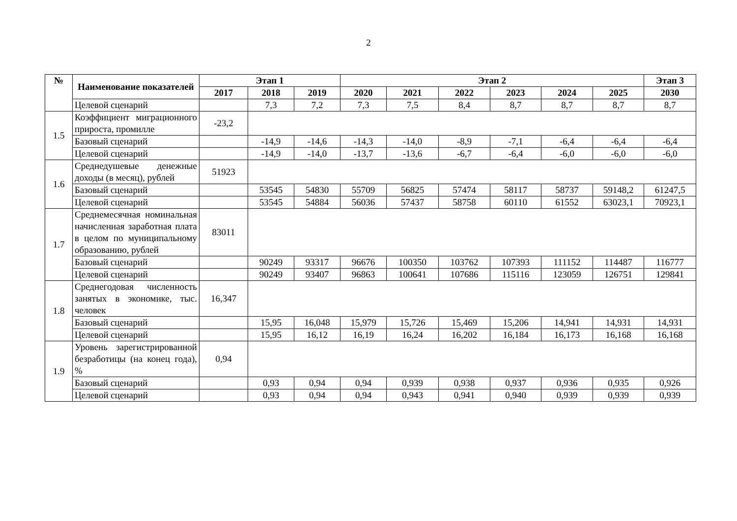2
| № | Наименование показателей | Этап 1 | | | Этап 2 | | | | | | Этап 3 |
| --- | --- | --- | --- | --- | --- | --- | --- | --- | --- | --- | --- |
| | | 2017 | 2018 | 2019 | 2020 | 2021 | 2022 | 2023 | 2024 | 2025 | 2030 |
| | Целевой сценарий | | 7,3 | 7,2 | 7,3 | 7,5 | 8,4 | 8,7 | 8,7 | 8,7 | 8,7 |
| 1.5 | Коэффициент миграционного прироста, промилле | -23,2 | | | | | | | | | |
| | Базовый сценарий | | -14,9 | -14,6 | -14,3 | -14,0 | -8,9 | -7,1 | -6,4 | -6,4 | -6,4 |
| | Целевой сценарий | | -14,9 | -14,0 | -13,7 | -13,6 | -6,7 | -6,4 | -6,0 | -6,0 | -6,0 |
| 1.6 | Среднедушевые денежные доходы (в месяц), рублей | 51923 | | | | | | | | | |
| | Базовый сценарий | | 53545 | 54830 | 55709 | 56825 | 57474 | 58117 | 58737 | 59148,2 | 61247,5 |
| | Целевой сценарий | | 53545 | 54884 | 56036 | 57437 | 58758 | 60110 | 61552 | 63023,1 | 70923,1 |
| 1.7 | Среднемесячная номинальная начисленная заработная плата в целом по муниципальному образованию, рублей | 83011 | | | | | | | | | |
| | Базовый сценарий | | 90249 | 93317 | 96676 | 100350 | 103762 | 107393 | 111152 | 114487 | 116777 |
| | Целевой сценарий | | 90249 | 93407 | 96863 | 100641 | 107686 | 115116 | 123059 | 126751 | 129841 |
| 1.8 | Среднегодовая численность занятых в экономике, тыс. человек | 16,347 | | | | | | | | | |
| | Базовый сценарий | | 15,95 | 16,048 | 15,979 | 15,726 | 15,469 | 15,206 | 14,941 | 14,931 | 14,931 |
| | Целевой сценарий | | 15,95 | 16,12 | 16,19 | 16,24 | 16,202 | 16,184 | 16,173 | 16,168 | 16,168 |
| 1.9 | Уровень зарегистрированной безработицы (на конец года), % | 0,94 | | | | | | | | | |
| | Базовый сценарий | | 0,93 | 0,94 | 0,94 | 0,939 | 0,938 | 0,937 | 0,936 | 0,935 | 0,926 |
| | Целевой сценарий | | 0,93 | 0,94 | 0,94 | 0,943 | 0,941 | 0,940 | 0,939 | 0,939 | 0,939 |